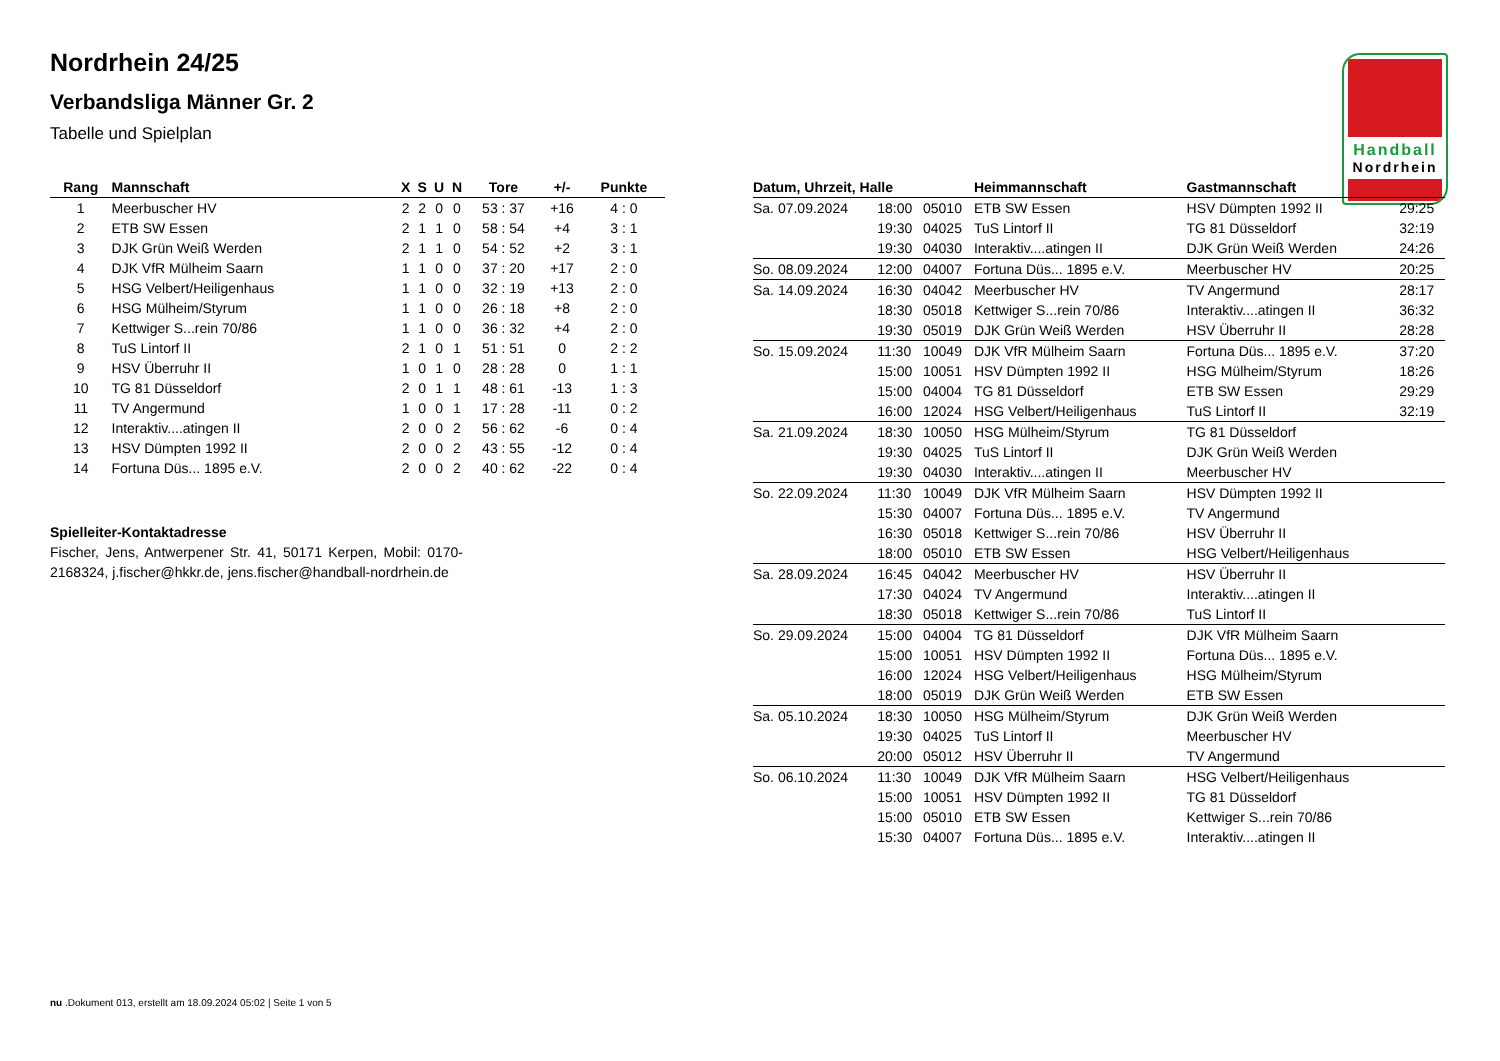Nordrhein 24/25
Verbandsliga Männer Gr. 2
Tabelle und Spielplan
Handball
Nordrhein
| Rang | Mannschaft | X | S | U | N | Tore | +/- | Punkte |
| --- | --- | --- | --- | --- | --- | --- | --- | --- |
| 1 | Meerbuscher HV | 2 | 2 | 0 | 0 | 53 : 37 | +16 | 4 : 0 |
| 2 | ETB SW Essen | 2 | 1 | 1 | 0 | 58 : 54 | +4 | 3 : 1 |
| 3 | DJK Grün Weiß Werden | 2 | 1 | 1 | 0 | 54 : 52 | +2 | 3 : 1 |
| 4 | DJK VfR Mülheim Saarn | 1 | 1 | 0 | 0 | 37 : 20 | +17 | 2 : 0 |
| 5 | HSG Velbert/Heiligenhaus | 1 | 1 | 0 | 0 | 32 : 19 | +13 | 2 : 0 |
| 6 | HSG Mülheim/Styrum | 1 | 1 | 0 | 0 | 26 : 18 | +8 | 2 : 0 |
| 7 | Kettwiger S...rein 70/86 | 1 | 1 | 0 | 0 | 36 : 32 | +4 | 2 : 0 |
| 8 | TuS Lintorf II | 2 | 1 | 0 | 1 | 51 : 51 | 0 | 2 : 2 |
| 9 | HSV Überruhr II | 1 | 0 | 1 | 0 | 28 : 28 | 0 | 1 : 1 |
| 10 | TG 81 Düsseldorf | 2 | 0 | 1 | 1 | 48 : 61 | -13 | 1 : 3 |
| 11 | TV Angermund | 1 | 0 | 0 | 1 | 17 : 28 | -11 | 0 : 2 |
| 12 | Interaktiv....atingen II | 2 | 0 | 0 | 2 | 56 : 62 | -6 | 0 : 4 |
| 13 | HSV Dümpten 1992 II | 2 | 0 | 0 | 2 | 43 : 55 | -12 | 0 : 4 |
| 14 | Fortuna Düs... 1895 e.V. | 2 | 0 | 0 | 2 | 40 : 62 | -22 | 0 : 4 |
Spielleiter-Kontaktadresse
Fischer, Jens, Antwerpener Str. 41, 50171 Kerpen, Mobil: 0170-2168324, j.fischer@hkkr.de, jens.fischer@handball-nordrhein.de
| Datum, Uhrzeit, Halle | | | Heimmannschaft | Gastmannschaft | |
| --- | --- | --- | --- | --- | --- |
| Sa. 07.09.2024 | 18:00 | 05010 | ETB SW Essen | HSV Dümpten 1992 II | 29:25 |
| | 19:30 | 04025 | TuS Lintorf II | TG 81 Düsseldorf | 32:19 |
| | 19:30 | 04030 | Interaktiv....atingen II | DJK Grün Weiß Werden | 24:26 |
| So. 08.09.2024 | 12:00 | 04007 | Fortuna Düs... 1895 e.V. | Meerbuscher HV | 20:25 |
| Sa. 14.09.2024 | 16:30 | 04042 | Meerbuscher HV | TV Angermund | 28:17 |
| | 18:30 | 05018 | Kettwiger S...rein 70/86 | Interaktiv....atingen II | 36:32 |
| | 19:30 | 05019 | DJK Grün Weiß Werden | HSV Überruhr II | 28:28 |
| So. 15.09.2024 | 11:30 | 10049 | DJK VfR Mülheim Saarn | Fortuna Düs... 1895 e.V. | 37:20 |
| | 15:00 | 10051 | HSV Dümpten 1992 II | HSG Mülheim/Styrum | 18:26 |
| | 15:00 | 04004 | TG 81 Düsseldorf | ETB SW Essen | 29:29 |
| | 16:00 | 12024 | HSG Velbert/Heiligenhaus | TuS Lintorf II | 32:19 |
| Sa. 21.09.2024 | 18:30 | 10050 | HSG Mülheim/Styrum | TG 81 Düsseldorf | |
| | 19:30 | 04025 | TuS Lintorf II | DJK Grün Weiß Werden | |
| | 19:30 | 04030 | Interaktiv....atingen II | Meerbuscher HV | |
| So. 22.09.2024 | 11:30 | 10049 | DJK VfR Mülheim Saarn | HSV Dümpten 1992 II | |
| | 15:30 | 04007 | Fortuna Düs... 1895 e.V. | TV Angermund | |
| | 16:30 | 05018 | Kettwiger S...rein 70/86 | HSV Überruhr II | |
| | 18:00 | 05010 | ETB SW Essen | HSG Velbert/Heiligenhaus | |
| Sa. 28.09.2024 | 16:45 | 04042 | Meerbuscher HV | HSV Überruhr II | |
| | 17:30 | 04024 | TV Angermund | Interaktiv....atingen II | |
| | 18:30 | 05018 | Kettwiger S...rein 70/86 | TuS Lintorf II | |
| So. 29.09.2024 | 15:00 | 04004 | TG 81 Düsseldorf | DJK VfR Mülheim Saarn | |
| | 15:00 | 10051 | HSV Dümpten 1992 II | Fortuna Düs... 1895 e.V. | |
| | 16:00 | 12024 | HSG Velbert/Heiligenhaus | HSG Mülheim/Styrum | |
| | 18:00 | 05019 | DJK Grün Weiß Werden | ETB SW Essen | |
| Sa. 05.10.2024 | 18:30 | 10050 | HSG Mülheim/Styrum | DJK Grün Weiß Werden | |
| | 19:30 | 04025 | TuS Lintorf II | Meerbuscher HV | |
| | 20:00 | 05012 | HSV Überruhr II | TV Angermund | |
| So. 06.10.2024 | 11:30 | 10049 | DJK VfR Mülheim Saarn | HSG Velbert/Heiligenhaus | |
| | 15:00 | 10051 | HSV Dümpten 1992 II | TG 81 Düsseldorf | |
| | 15:00 | 05010 | ETB SW Essen | Kettwiger S...rein 70/86 | |
| | 15:30 | 04007 | Fortuna Düs... 1895 e.V. | Interaktiv....atingen II | |
nu .Dokument 013, erstellt am 18.09.2024 05:02 | Seite 1 von 5